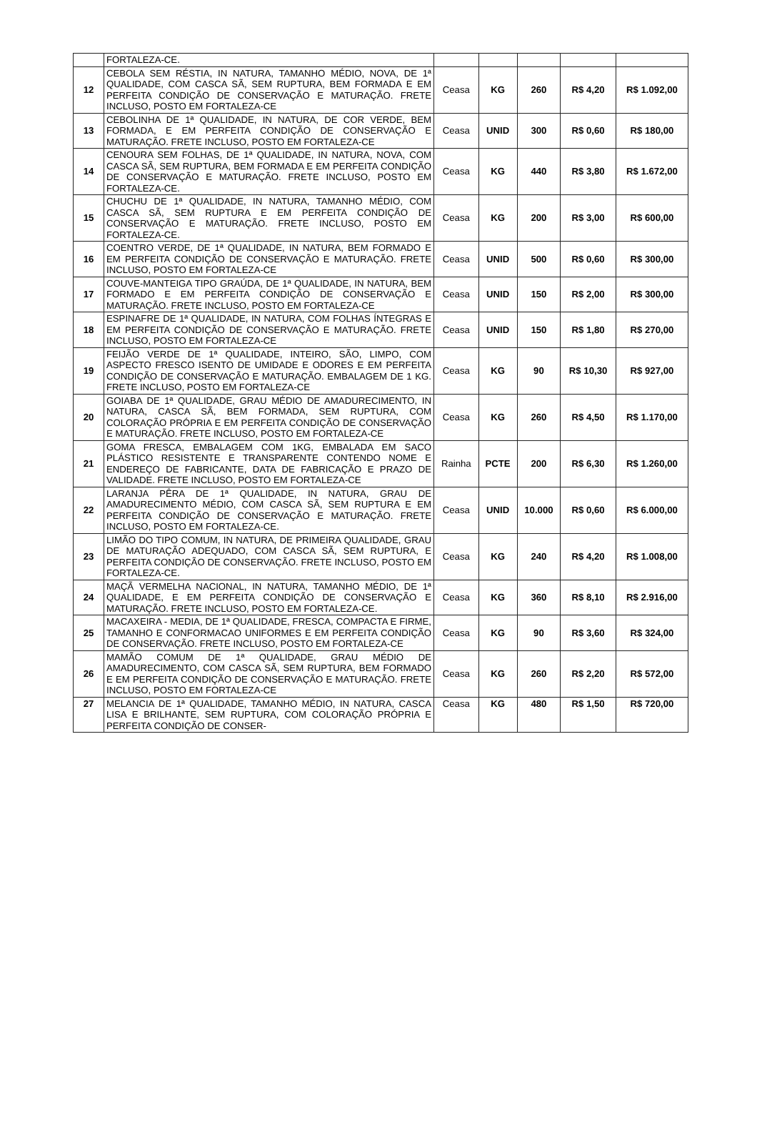| | FORTALEZA-CE. | | | | | |
| 12 | CEBOLA SEM RÉSTIA, IN NATURA, TAMANHO MÉDIO, NOVA, DE 1ª QUALIDADE, COM CASCA SÃ, SEM RUPTURA, BEM FORMADA E EM PERFEITA CONDIÇÃO DE CONSERVAÇÃO E MATURAÇÃO. FRETE INCLUSO, POSTO EM FORTALEZA-CE | Ceasa | KG | 260 | R$ 4,20 | R$ 1.092,00 |
| 13 | CEBOLINHA DE 1ª QUALIDADE, IN NATURA, DE COR VERDE, BEM FORMADA, E EM PERFEITA CONDIÇÃO DE CONSERVAÇÃO E MATURAÇÃO. FRETE INCLUSO, POSTO EM FORTALEZA-CE | Ceasa | UNID | 300 | R$ 0,60 | R$ 180,00 |
| 14 | CENOURA SEM FOLHAS, DE 1ª QUALIDADE, IN NATURA, NOVA, COM CASCA SÃ, SEM RUPTURA, BEM FORMADA E EM PERFEITA CONDIÇÃO DE CONSERVAÇÃO E MATURAÇÃO. FRETE INCLUSO, POSTO EM FORTALEZA-CE. | Ceasa | KG | 440 | R$ 3,80 | R$ 1.672,00 |
| 15 | CHUCHU DE 1ª QUALIDADE, IN NATURA, TAMANHO MÉDIO, COM CASCA SÃ, SEM RUPTURA E EM PERFEITA CONDIÇÃO DE CONSERVAÇÃO E MATURAÇÃO. FRETE INCLUSO, POSTO EM FORTALEZA-CE. | Ceasa | KG | 200 | R$ 3,00 | R$ 600,00 |
| 16 | COENTRO VERDE, DE 1ª QUALIDADE, IN NATURA, BEM FORMADO E EM PERFEITA CONDIÇÃO DE CONSERVAÇÃO E MATURAÇÃO. FRETE INCLUSO, POSTO EM FORTALEZA-CE | Ceasa | UNID | 500 | R$ 0,60 | R$ 300,00 |
| 17 | COUVE-MANTEIGA TIPO GRAÚDA, DE 1ª QUALIDADE, IN NATURA, BEM FORMADO E EM PERFEITA CONDIÇÃO DE CONSERVAÇÃO E MATURAÇÃO. FRETE INCLUSO, POSTO EM FORTALEZA-CE | Ceasa | UNID | 150 | R$ 2,00 | R$ 300,00 |
| 18 | ESPINAFRE DE 1ª QUALIDADE, IN NATURA, COM FOLHAS ÍNTEGRAS E EM PERFEITA CONDIÇÃO DE CONSERVAÇÃO E MATURAÇÃO. FRETE INCLUSO, POSTO EM FORTALEZA-CE | Ceasa | UNID | 150 | R$ 1,80 | R$ 270,00 |
| 19 | FEIJÃO VERDE DE 1ª QUALIDADE, INTEIRO, SÃO, LIMPO, COM ASPECTO FRESCO ISENTO DE UMIDADE E ODORES E EM PERFEITA CONDIÇÃO DE CONSERVAÇÃO E MATURAÇÃO. EMBALAGEM DE 1 KG. FRETE INCLUSO, POSTO EM FORTALEZA-CE | Ceasa | KG | 90 | R$ 10,30 | R$ 927,00 |
| 20 | GOIABA DE 1ª QUALIDADE, GRAU MÉDIO DE AMADURECIMENTO, IN NATURA, CASCA SÃ, BEM FORMADA, SEM RUPTURA, COM COLORAÇÃO PRÓPRIA E EM PERFEITA CONDIÇÃO DE CONSERVAÇÃO E MATURAÇÃO. FRETE INCLUSO, POSTO EM FORTALEZA-CE | Ceasa | KG | 260 | R$ 4,50 | R$ 1.170,00 |
| 21 | GOMA FRESCA, EMBALAGEM COM 1KG, EMBALADA EM SACO PLÁSTICO RESISTENTE E TRANSPARENTE CONTENDO NOME E ENDEREÇO DE FABRICANTE, DATA DE FABRICAÇÃO E PRAZO DE VALIDADE. FRETE INCLUSO, POSTO EM FORTALEZA-CE | Rainha | PCTE | 200 | R$ 6,30 | R$ 1.260,00 |
| 22 | LARANJA PÊRA DE 1ª QUALIDADE, IN NATURA, GRAU DE AMADURECIMENTO MÉDIO, COM CASCA SÃ, SEM RUPTURA E EM PERFEITA CONDIÇÃO DE CONSERVAÇÃO E MATURAÇÃO. FRETE INCLUSO, POSTO EM FORTALEZA-CE. | Ceasa | UNID | 10.000 | R$ 0,60 | R$ 6.000,00 |
| 23 | LIMÃO DO TIPO COMUM, IN NATURA, DE PRIMEIRA QUALIDADE, GRAU DE MATURAÇÃO ADEQUADO, COM CASCA SÃ, SEM RUPTURA, E PERFEITA CONDIÇÃO DE CONSERVAÇÃO. FRETE INCLUSO, POSTO EM FORTALEZA-CE. | Ceasa | KG | 240 | R$ 4,20 | R$ 1.008,00 |
| 24 | MAÇÃ VERMELHA NACIONAL, IN NATURA, TAMANHO MÉDIO, DE 1ª QUALIDADE, E EM PERFEITA CONDIÇÃO DE CONSERVAÇÃO E MATURAÇÃO. FRETE INCLUSO, POSTO EM FORTALEZA-CE. | Ceasa | KG | 360 | R$ 8,10 | R$ 2.916,00 |
| 25 | MACAXEIRA - MEDIA, DE 1ª QUALIDADE, FRESCA, COMPACTA E FIRME, TAMANHO E CONFORMACAO UNIFORMES E EM PERFEITA CONDIÇÃO DE CONSERVAÇÃO. FRETE INCLUSO, POSTO EM FORTALEZA-CE | Ceasa | KG | 90 | R$ 3,60 | R$ 324,00 |
| 26 | MAMÃO COMUM DE 1ª QUALIDADE, GRAU MÉDIO DE AMADURECIMENTO, COM CASCA SÃ, SEM RUPTURA, BEM FORMADO E EM PERFEITA CONDIÇÃO DE CONSERVAÇÃO E MATURAÇÃO. FRETE INCLUSO, POSTO EM FORTALEZA-CE | Ceasa | KG | 260 | R$ 2,20 | R$ 572,00 |
| 27 | MELANCIA DE 1ª QUALIDADE, TAMANHO MÉDIO, IN NATURA, CASCA LISA E BRILHANTE, SEM RUPTURA, COM COLORAÇÃO PRÓPRIA E PERFEITA CONDIÇÃO DE CONSER- | Ceasa | KG | 480 | R$ 1,50 | R$ 720,00 |